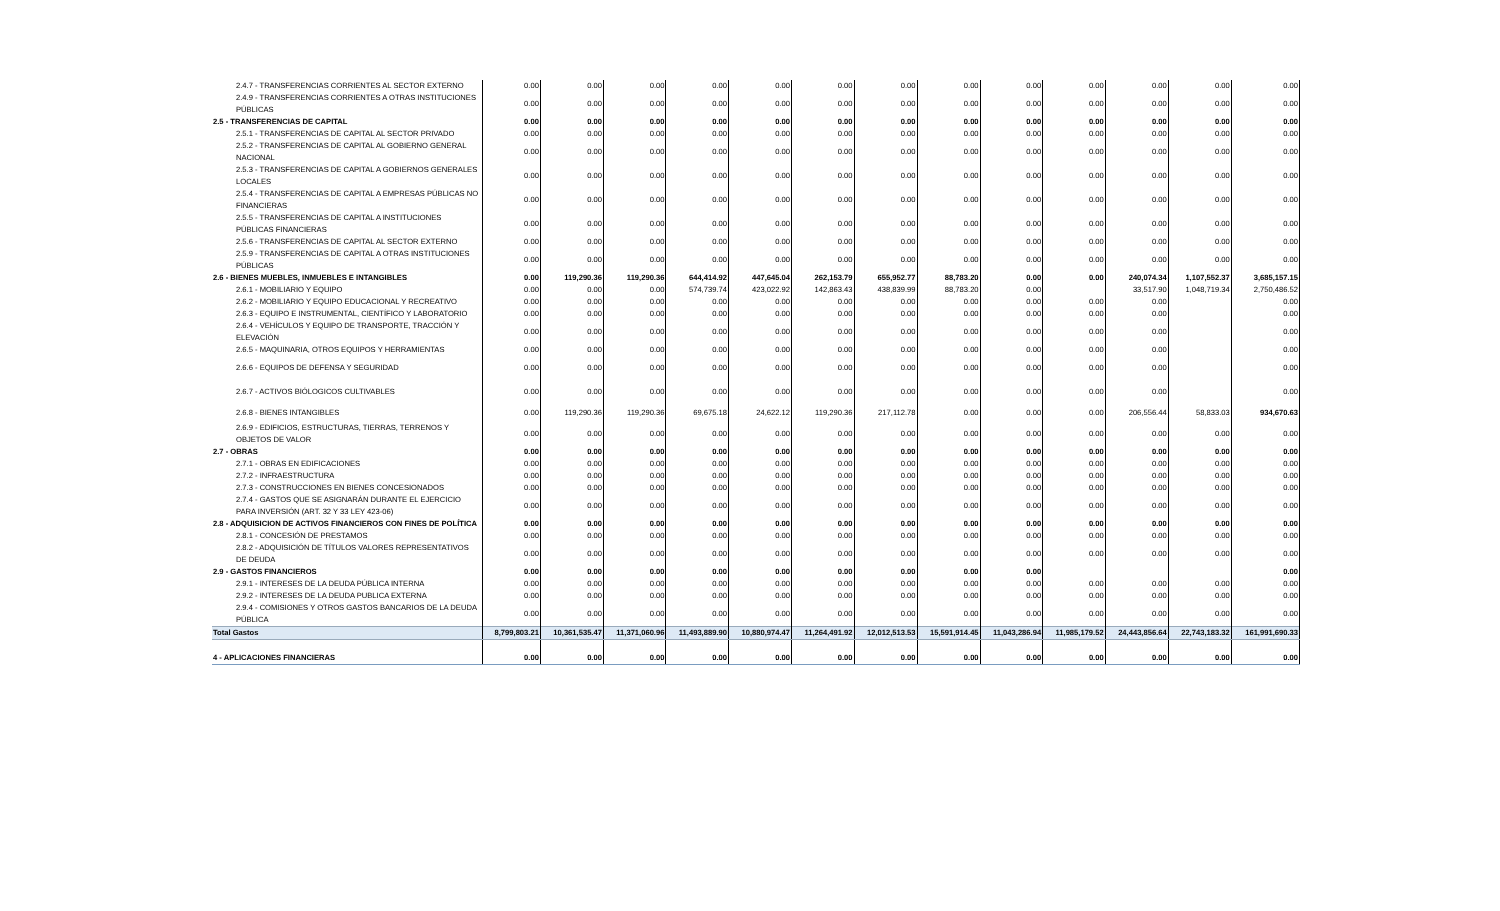| 2.4.7 - TRANSFERENCIAS CORRIENTES AL SECTOR EXTERNO | 0.00 | 0.00 | 0.00 | 0.00 | 0.00 | 0.00 | 0.00 | 0.00 | 0.00 | 0.00 | 0.00 | 0.00 | 0.00 |
| 2.4.9 - TRANSFERENCIAS CORRIENTES A OTRAS INSTITUCIONES PÚBLICAS | 0.00 | 0.00 | 0.00 | 0.00 | 0.00 | 0.00 | 0.00 | 0.00 | 0.00 | 0.00 | 0.00 | 0.00 | 0.00 |
| 2.5 - TRANSFERENCIAS DE CAPITAL | 0.00 | 0.00 | 0.00 | 0.00 | 0.00 | 0.00 | 0.00 | 0.00 | 0.00 | 0.00 | 0.00 | 0.00 | 0.00 |
| 2.5.1 - TRANSFERENCIAS DE CAPITAL AL SECTOR PRIVADO | 0.00 | 0.00 | 0.00 | 0.00 | 0.00 | 0.00 | 0.00 | 0.00 | 0.00 | 0.00 | 0.00 | 0.00 | 0.00 |
| 2.5.2 - TRANSFERENCIAS DE CAPITAL AL GOBIERNO GENERAL NACIONAL | 0.00 | 0.00 | 0.00 | 0.00 | 0.00 | 0.00 | 0.00 | 0.00 | 0.00 | 0.00 | 0.00 | 0.00 | 0.00 |
| 2.5.3 - TRANSFERENCIAS DE CAPITAL A GOBIERNOS GENERALES LOCALES | 0.00 | 0.00 | 0.00 | 0.00 | 0.00 | 0.00 | 0.00 | 0.00 | 0.00 | 0.00 | 0.00 | 0.00 | 0.00 |
| 2.5.4 - TRANSFERENCIAS DE CAPITAL A EMPRESAS PÚBLICAS NO FINANCIERAS | 0.00 | 0.00 | 0.00 | 0.00 | 0.00 | 0.00 | 0.00 | 0.00 | 0.00 | 0.00 | 0.00 | 0.00 | 0.00 |
| 2.5.5 - TRANSFERENCIAS DE CAPITAL A INSTITUCIONES PÚBLICAS FINANCIERAS | 0.00 | 0.00 | 0.00 | 0.00 | 0.00 | 0.00 | 0.00 | 0.00 | 0.00 | 0.00 | 0.00 | 0.00 | 0.00 |
| 2.5.6 - TRANSFERENCIAS DE CAPITAL AL SECTOR EXTERNO | 0.00 | 0.00 | 0.00 | 0.00 | 0.00 | 0.00 | 0.00 | 0.00 | 0.00 | 0.00 | 0.00 | 0.00 | 0.00 |
| 2.5.9 - TRANSFERENCIAS DE CAPITAL A OTRAS INSTITUCIONES PÚBLICAS | 0.00 | 0.00 | 0.00 | 0.00 | 0.00 | 0.00 | 0.00 | 0.00 | 0.00 | 0.00 | 0.00 | 0.00 | 0.00 |
| 2.6 - BIENES MUEBLES, INMUEBLES E INTANGIBLES | 0.00 | 119,290.36 | 119,290.36 | 644,414.92 | 447,645.04 | 262,153.79 | 655,952.77 | 88,783.20 | 0.00 | 0.00 | 240,074.34 | 1,107,552.37 | 3,685,157.15 |
| 2.6.1 - MOBILIARIO Y EQUIPO | 0.00 | 0.00 | 0.00 | 574,739.74 | 423,022.92 | 142,863.43 | 438,839.99 | 88,783.20 | 0.00 | | 33,517.90 | 1,048,719.34 | 2,750,486.52 |
| 2.6.2 - MOBILIARIO Y EQUIPO EDUCACIONAL Y RECREATIVO | 0.00 | 0.00 | 0.00 | 0.00 | 0.00 | 0.00 | 0.00 | 0.00 | 0.00 | 0.00 | 0.00 | | 0.00 |
| 2.6.3 - EQUIPO E INSTRUMENTAL, CIENTÍFICO Y LABORATORIO | 0.00 | 0.00 | 0.00 | 0.00 | 0.00 | 0.00 | 0.00 | 0.00 | 0.00 | 0.00 | 0.00 | | 0.00 |
| 2.6.4 - VEHÍCULOS Y EQUIPO DE TRANSPORTE, TRACCIÓN Y ELEVACIÓN | 0.00 | 0.00 | 0.00 | 0.00 | 0.00 | 0.00 | 0.00 | 0.00 | 0.00 | 0.00 | 0.00 | | 0.00 |
| 2.6.5 - MAQUINARIA, OTROS EQUIPOS Y HERRAMIENTAS | 0.00 | 0.00 | 0.00 | 0.00 | 0.00 | 0.00 | 0.00 | 0.00 | 0.00 | 0.00 | 0.00 | | 0.00 |
| 2.6.6 - EQUIPOS DE DEFENSA Y SEGURIDAD | 0.00 | 0.00 | 0.00 | 0.00 | 0.00 | 0.00 | 0.00 | 0.00 | 0.00 | 0.00 | 0.00 | | 0.00 |
| 2.6.7 - ACTIVOS BIÓLOGICOS CULTIVABLES | 0.00 | 0.00 | 0.00 | 0.00 | 0.00 | 0.00 | 0.00 | 0.00 | 0.00 | 0.00 | 0.00 | | 0.00 |
| 2.6.8 - BIENES INTANGIBLES | 0.00 | 119,290.36 | 119,290.36 | 69,675.18 | 24,622.12 | 119,290.36 | 217,112.78 | 0.00 | 0.00 | 0.00 | 206,556.44 | 58,833.03 | 934,670.63 |
| 2.6.9 - EDIFICIOS, ESTRUCTURAS, TIERRAS, TERRENOS Y OBJETOS DE VALOR | 0.00 | 0.00 | 0.00 | 0.00 | 0.00 | 0.00 | 0.00 | 0.00 | 0.00 | 0.00 | 0.00 | 0.00 | 0.00 |
| 2.7 - OBRAS | 0.00 | 0.00 | 0.00 | 0.00 | 0.00 | 0.00 | 0.00 | 0.00 | 0.00 | 0.00 | 0.00 | 0.00 | 0.00 |
| 2.7.1 - OBRAS EN EDIFICACIONES | 0.00 | 0.00 | 0.00 | 0.00 | 0.00 | 0.00 | 0.00 | 0.00 | 0.00 | 0.00 | 0.00 | 0.00 | 0.00 |
| 2.7.2 - INFRAESTRUCTURA | 0.00 | 0.00 | 0.00 | 0.00 | 0.00 | 0.00 | 0.00 | 0.00 | 0.00 | 0.00 | 0.00 | 0.00 | 0.00 |
| 2.7.3 - CONSTRUCCIONES EN BIENES CONCESIONADOS | 0.00 | 0.00 | 0.00 | 0.00 | 0.00 | 0.00 | 0.00 | 0.00 | 0.00 | 0.00 | 0.00 | 0.00 | 0.00 |
| 2.7.4 - GASTOS QUE SE ASIGNARÁN DURANTE EL EJERCICIO PARA INVERSIÓN (ART. 32 Y 33 LEY 423-06) | 0.00 | 0.00 | 0.00 | 0.00 | 0.00 | 0.00 | 0.00 | 0.00 | 0.00 | 0.00 | 0.00 | 0.00 | 0.00 |
| 2.8 - ADQUISICION DE ACTIVOS FINANCIEROS CON FINES DE POLÍTICA | 0.00 | 0.00 | 0.00 | 0.00 | 0.00 | 0.00 | 0.00 | 0.00 | 0.00 | 0.00 | 0.00 | 0.00 | 0.00 |
| 2.8.1 - CONCESIÓN DE PRESTAMOS | 0.00 | 0.00 | 0.00 | 0.00 | 0.00 | 0.00 | 0.00 | 0.00 | 0.00 | 0.00 | 0.00 | 0.00 | 0.00 |
| 2.8.2 - ADQUISICIÓN DE TÍTULOS VALORES REPRESENTATIVOS DE DEUDA | 0.00 | 0.00 | 0.00 | 0.00 | 0.00 | 0.00 | 0.00 | 0.00 | 0.00 | 0.00 | 0.00 | 0.00 | 0.00 |
| 2.9 - GASTOS FINANCIEROS | 0.00 | 0.00 | 0.00 | 0.00 | 0.00 | 0.00 | 0.00 | 0.00 | 0.00 | | | | 0.00 |
| 2.9.1 - INTERESES DE LA DEUDA PÚBLICA INTERNA | 0.00 | 0.00 | 0.00 | 0.00 | 0.00 | 0.00 | 0.00 | 0.00 | 0.00 | 0.00 | 0.00 | 0.00 | 0.00 |
| 2.9.2 - INTERESES DE LA DEUDA PUBLICA EXTERNA | 0.00 | 0.00 | 0.00 | 0.00 | 0.00 | 0.00 | 0.00 | 0.00 | 0.00 | 0.00 | 0.00 | 0.00 | 0.00 |
| 2.9.4 - COMISIONES Y OTROS GASTOS BANCARIOS DE LA DEUDA PÚBLICA | 0.00 | 0.00 | 0.00 | 0.00 | 0.00 | 0.00 | 0.00 | 0.00 | 0.00 | 0.00 | 0.00 | 0.00 | 0.00 |
| Total Gastos | 8,799,803.21 | 10,361,535.47 | 11,371,060.96 | 11,493,889.90 | 10,880,974.47 | 11,264,491.92 | 12,012,513.53 | 15,591,914.45 | 11,043,286.94 | 11,985,179.52 | 24,443,856.64 | 22,743,183.32 | 161,991,690.33 |
| 4 - APLICACIONES FINANCIERAS | 0.00 | 0.00 | 0.00 | 0.00 | 0.00 | 0.00 | 0.00 | 0.00 | 0.00 | 0.00 | 0.00 | 0.00 | 0.00 |